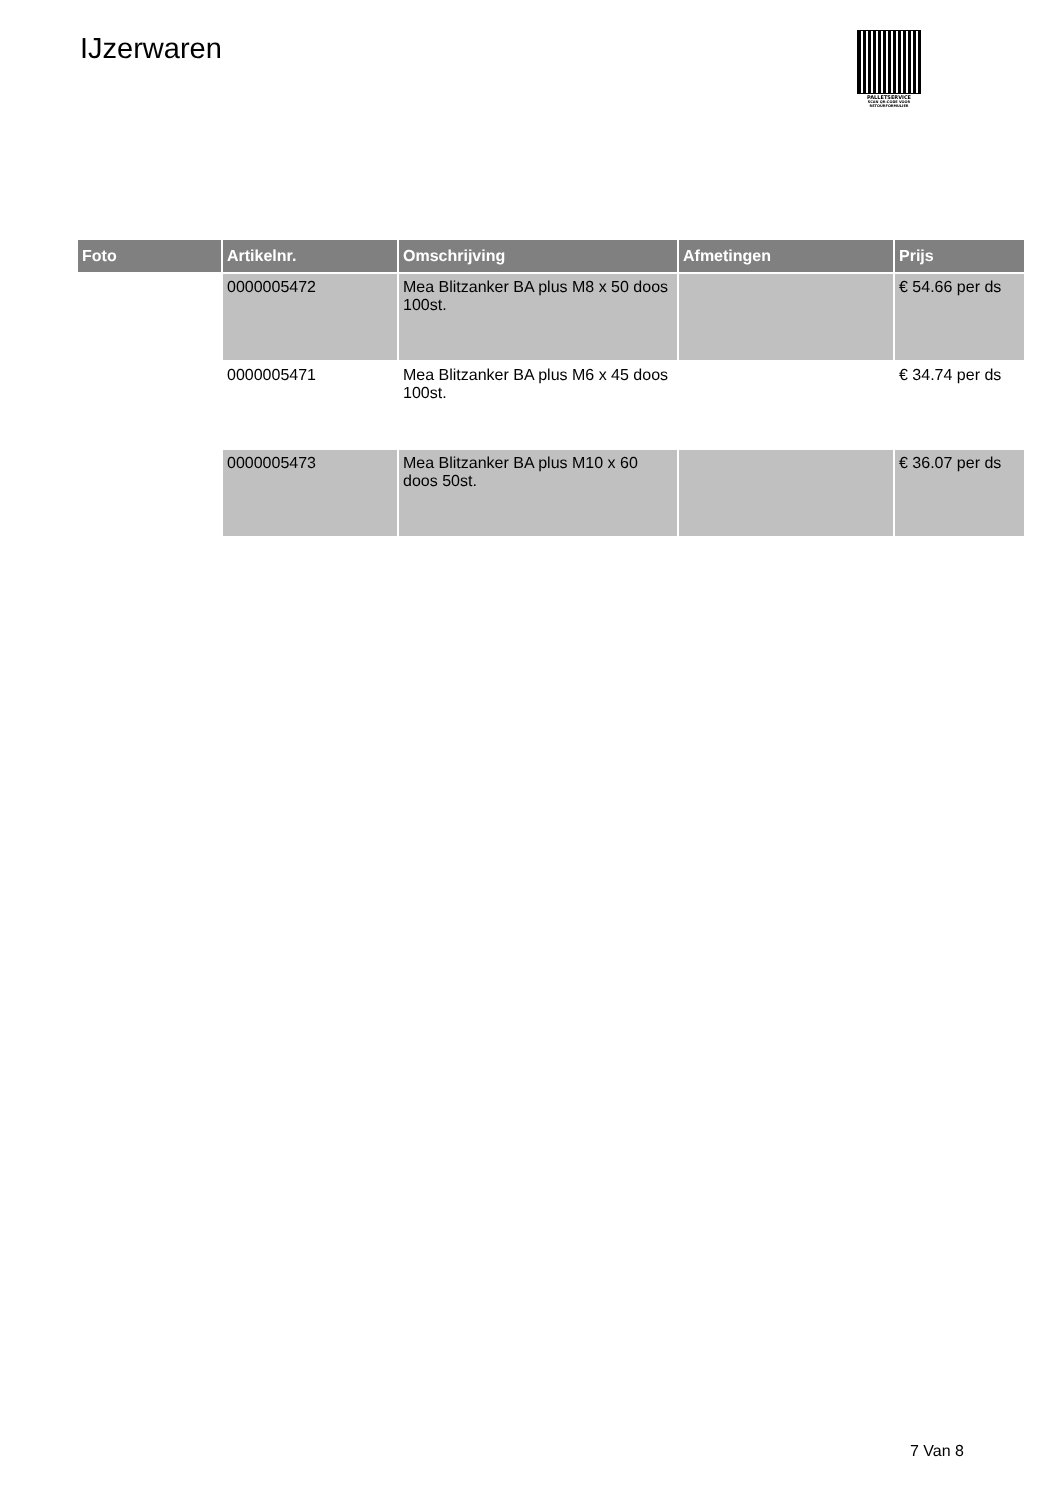IJzerwaren
PALLETSERVICE
SCAN QR-CODE VOOR RETOURFORMULIER
| Foto | Artikelnr. | Omschrijving | Afmetingen | Prijs |
| --- | --- | --- | --- | --- |
| | 0000005472 | Mea Blitzanker BA plus M8 x 50 doos 100st. | | € 54.66 per ds |
| | 0000005471 | Mea Blitzanker BA plus M6 x 45 doos 100st. | | € 34.74 per ds |
| | 0000005473 | Mea Blitzanker BA plus M10 x 60 doos 50st. | | € 36.07 per ds |
7 Van 8